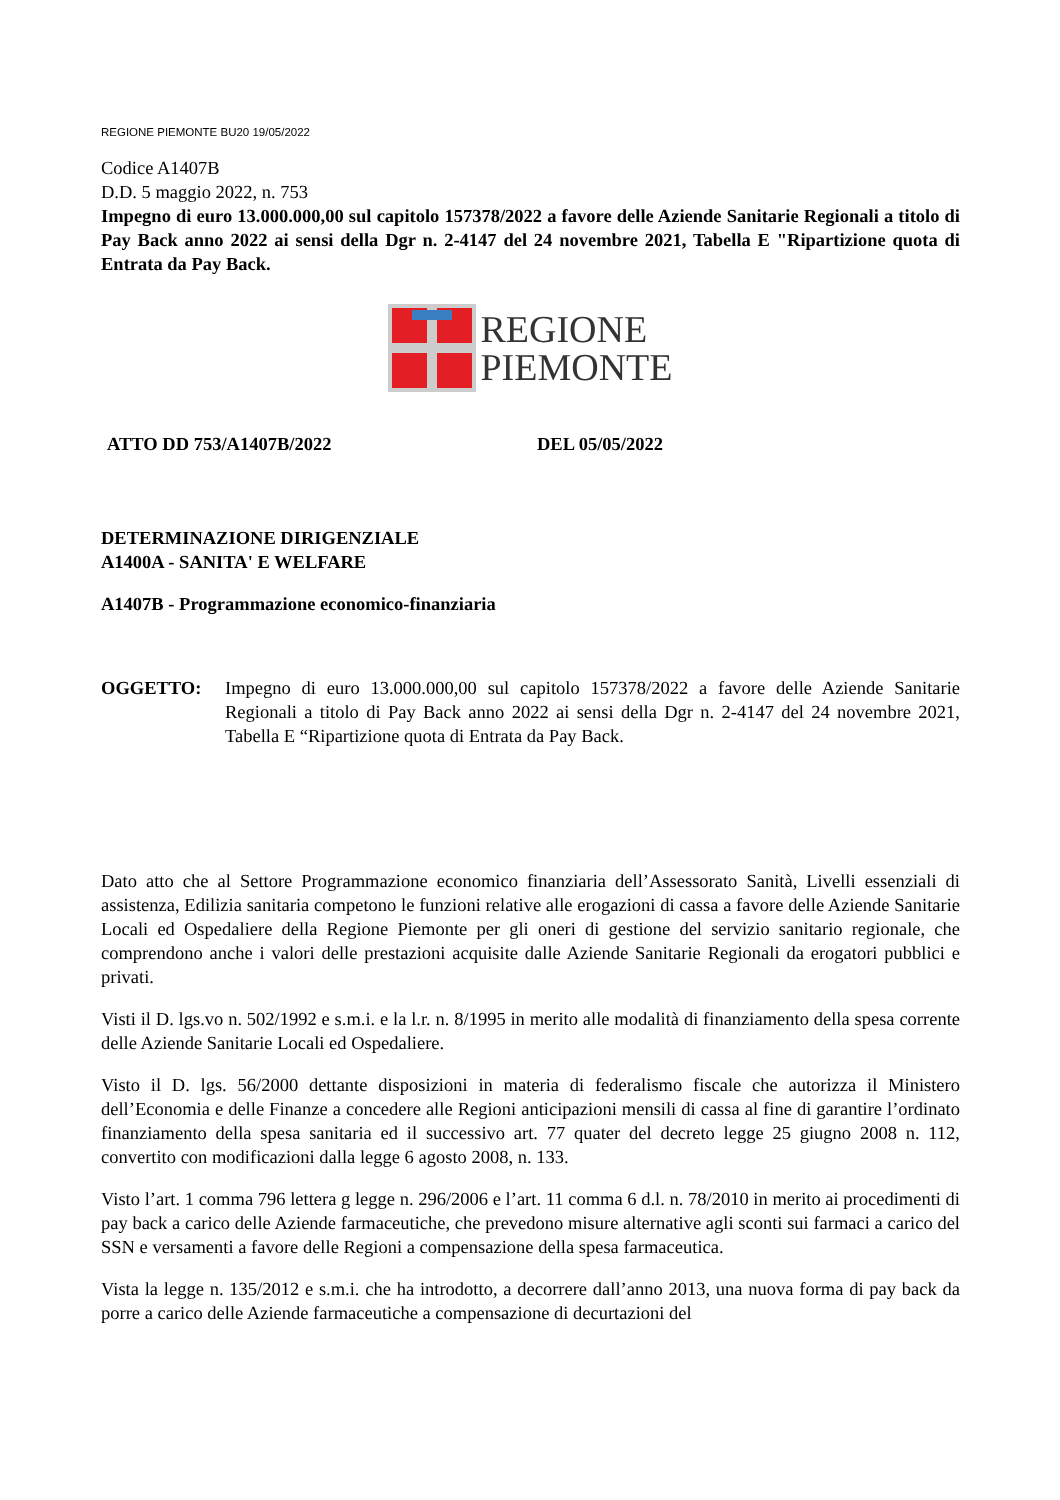REGIONE PIEMONTE BU20 19/05/2022
Codice A1407B
D.D. 5 maggio 2022, n. 753
Impegno di euro 13.000.000,00 sul capitolo 157378/2022 a favore delle Aziende Sanitarie Regionali a titolo di Pay Back anno 2022 ai sensi della Dgr n. 2-4147 del 24 novembre 2021, Tabella E "Ripartizione quota di Entrata da Pay Back.
REGIONE
PIEMONTE
ATTO DD 753/A1407B/2022 DEL 05/05/2022
DETERMINAZIONE DIRIGENZIALE
A1400A - SANITA' E WELFARE
A1407B - Programmazione economico-finanziaria
OGGETTO: Impegno di euro 13.000.000,00 sul capitolo 157378/2022 a favore delle Aziende Sanitarie Regionali a titolo di Pay Back anno 2022 ai sensi della Dgr n. 2-4147 del 24 novembre 2021, Tabella E “Ripartizione quota di Entrata da Pay Back.
Dato atto che al Settore Programmazione economico finanziaria dell’Assessorato Sanità, Livelli essenziali di assistenza, Edilizia sanitaria competono le funzioni relative alle erogazioni di cassa a favore delle Aziende Sanitarie Locali ed Ospedaliere della Regione Piemonte per gli oneri di gestione del servizio sanitario regionale, che comprendono anche i valori delle prestazioni acquisite dalle Aziende Sanitarie Regionali da erogatori pubblici e privati.
Visti il D. lgs.vo n. 502/1992 e s.m.i. e la l.r. n. 8/1995 in merito alle modalità di finanziamento della spesa corrente delle Aziende Sanitarie Locali ed Ospedaliere.
Visto il D. lgs. 56/2000 dettante disposizioni in materia di federalismo fiscale che autorizza il Ministero dell’Economia e delle Finanze a concedere alle Regioni anticipazioni mensili di cassa al fine di garantire l’ordinato finanziamento della spesa sanitaria ed il successivo art. 77 quater del decreto legge 25 giugno 2008 n. 112, convertito con modificazioni dalla legge 6 agosto 2008, n. 133.
Visto l’art. 1 comma 796 lettera g legge n. 296/2006 e l’art. 11 comma 6 d.l. n. 78/2010 in merito ai procedimenti di pay back a carico delle Aziende farmaceutiche, che prevedono misure alternative agli sconti sui farmaci a carico del SSN e versamenti a favore delle Regioni a compensazione della spesa farmaceutica.
Vista la legge n. 135/2012 e s.m.i. che ha introdotto, a decorrere dall’anno 2013, una nuova forma di pay back da porre a carico delle Aziende farmaceutiche a compensazione di decurtazioni del